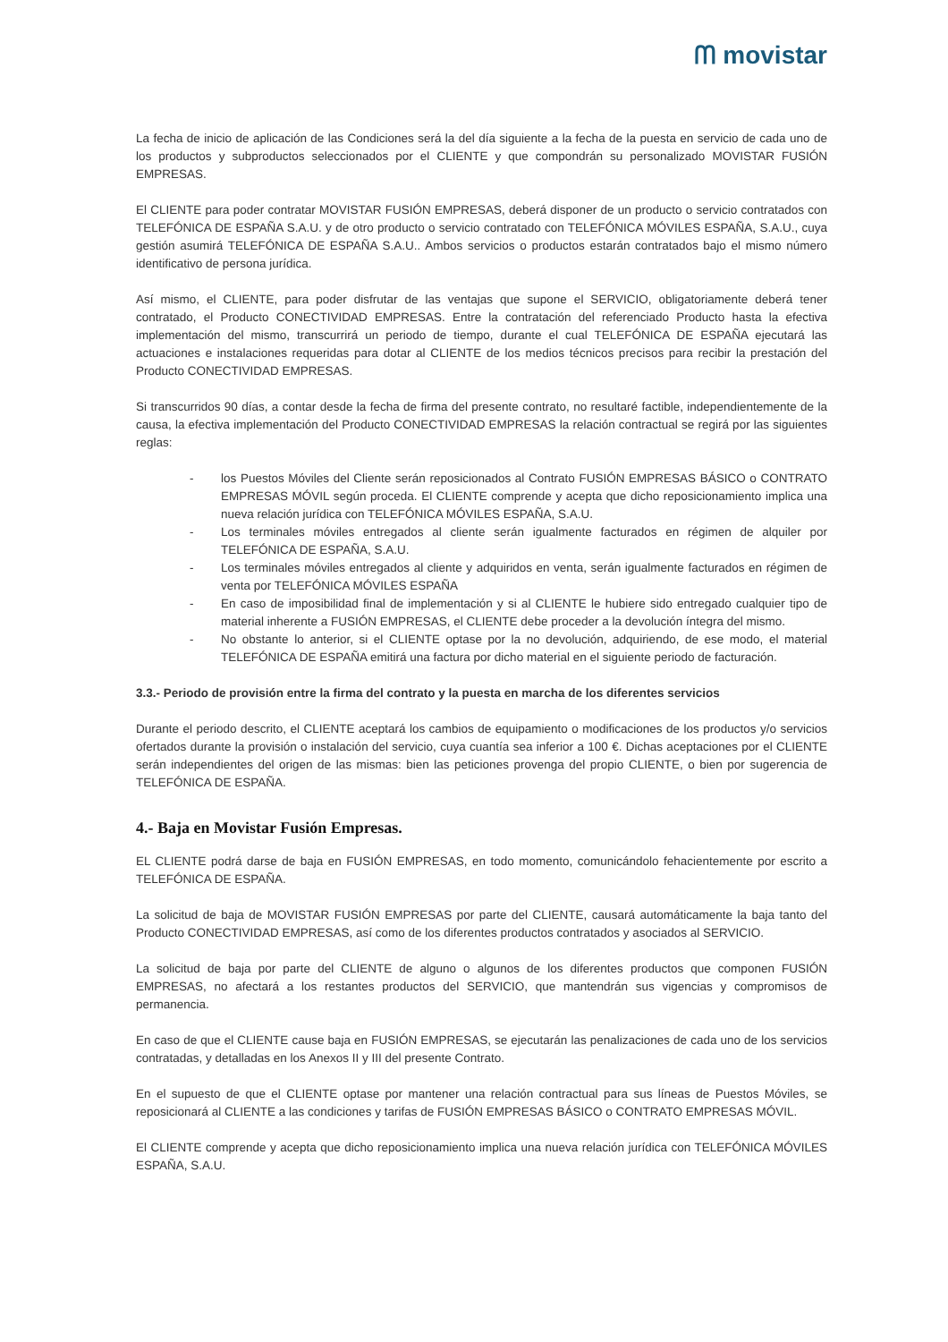ᗰ movistar
La fecha de inicio de aplicación de las Condiciones será la del día siguiente a la fecha de la puesta en servicio de cada uno de los productos y subproductos seleccionados por el CLIENTE y que compondrán su personalizado MOVISTAR FUSIÓN EMPRESAS.
El CLIENTE para poder contratar MOVISTAR FUSIÓN EMPRESAS, deberá disponer de un producto o servicio contratados con TELEFÓNICA DE ESPAÑA S.A.U. y de otro producto o servicio contratado con TELEFÓNICA MÓVILES ESPAÑA, S.A.U., cuya gestión asumirá TELEFÓNICA DE ESPAÑA S.A.U.. Ambos servicios o productos estarán contratados bajo el mismo número identificativo de persona jurídica.
Así mismo, el CLIENTE, para poder disfrutar de las ventajas que supone el SERVICIO, obligatoriamente deberá tener contratado, el Producto CONECTIVIDAD EMPRESAS. Entre la contratación del referenciado Producto hasta la efectiva implementación del mismo, transcurrirá un periodo de tiempo, durante el cual TELEFÓNICA DE ESPAÑA ejecutará las actuaciones e instalaciones requeridas para dotar al CLIENTE de los medios técnicos precisos para recibir la prestación del Producto CONECTIVIDAD EMPRESAS.
Si transcurridos 90 días, a contar desde la fecha de firma del presente contrato, no resultaré factible, independientemente de la causa, la efectiva implementación del Producto CONECTIVIDAD EMPRESAS la relación contractual se regirá por las siguientes reglas:
- los Puestos Móviles del Cliente serán reposicionados al Contrato FUSIÓN EMPRESAS BÁSICO o CONTRATO EMPRESAS MÓVIL según proceda. El CLIENTE comprende y acepta que dicho reposicionamiento implica una nueva relación jurídica con TELEFÓNICA MÓVILES ESPAÑA, S.A.U.
- Los terminales móviles entregados al cliente serán igualmente facturados en régimen de alquiler por TELEFÓNICA DE ESPAÑA, S.A.U.
- Los terminales móviles entregados al cliente y adquiridos en venta, serán igualmente facturados en régimen de venta por TELEFÓNICA MÓVILES ESPAÑA
- En caso de imposibilidad final de implementación y si al CLIENTE le hubiere sido entregado cualquier tipo de material inherente a FUSIÓN EMPRESAS, el CLIENTE debe proceder a la devolución íntegra del mismo.
- No obstante lo anterior, si el CLIENTE optase por la no devolución, adquiriendo, de ese modo, el material TELEFÓNICA DE ESPAÑA emitirá una factura por dicho material en el siguiente periodo de facturación.
3.3.- Periodo de provisión entre la firma del contrato y la puesta en marcha de los diferentes servicios
Durante el periodo descrito, el CLIENTE aceptará los cambios de equipamiento o modificaciones de los productos y/o servicios ofertados durante la provisión o instalación del servicio, cuya cuantía sea inferior a 100 €. Dichas aceptaciones por el CLIENTE serán independientes del origen de las mismas: bien las peticiones provenga del propio CLIENTE, o bien por sugerencia de TELEFÓNICA DE ESPAÑA.
4.- Baja en Movistar Fusión Empresas.
EL CLIENTE podrá darse de baja en FUSIÓN EMPRESAS, en todo momento, comunicándolo fehacientemente por escrito a TELEFÓNICA DE ESPAÑA.
La solicitud de baja de MOVISTAR FUSIÓN EMPRESAS por parte del CLIENTE, causará automáticamente la baja tanto del Producto CONECTIVIDAD EMPRESAS, así como de los diferentes productos contratados y asociados al SERVICIO.
La solicitud de baja por parte del CLIENTE de alguno o algunos de los diferentes productos que componen FUSIÓN EMPRESAS, no afectará a los restantes productos del SERVICIO, que mantendrán sus vigencias y compromisos de permanencia.
En caso de que el CLIENTE cause baja en FUSIÓN EMPRESAS, se ejecutarán las penalizaciones de cada uno de los servicios contratadas, y detalladas en los Anexos II y III del presente Contrato.
En el supuesto de que el CLIENTE optase por mantener una relación contractual para sus líneas de Puestos Móviles, se reposicionará al CLIENTE a las condiciones y tarifas de FUSIÓN EMPRESAS BÁSICO o CONTRATO EMPRESAS MÓVIL.
El CLIENTE comprende y acepta que dicho reposicionamiento implica una nueva relación jurídica con TELEFÓNICA MÓVILES ESPAÑA, S.A.U.